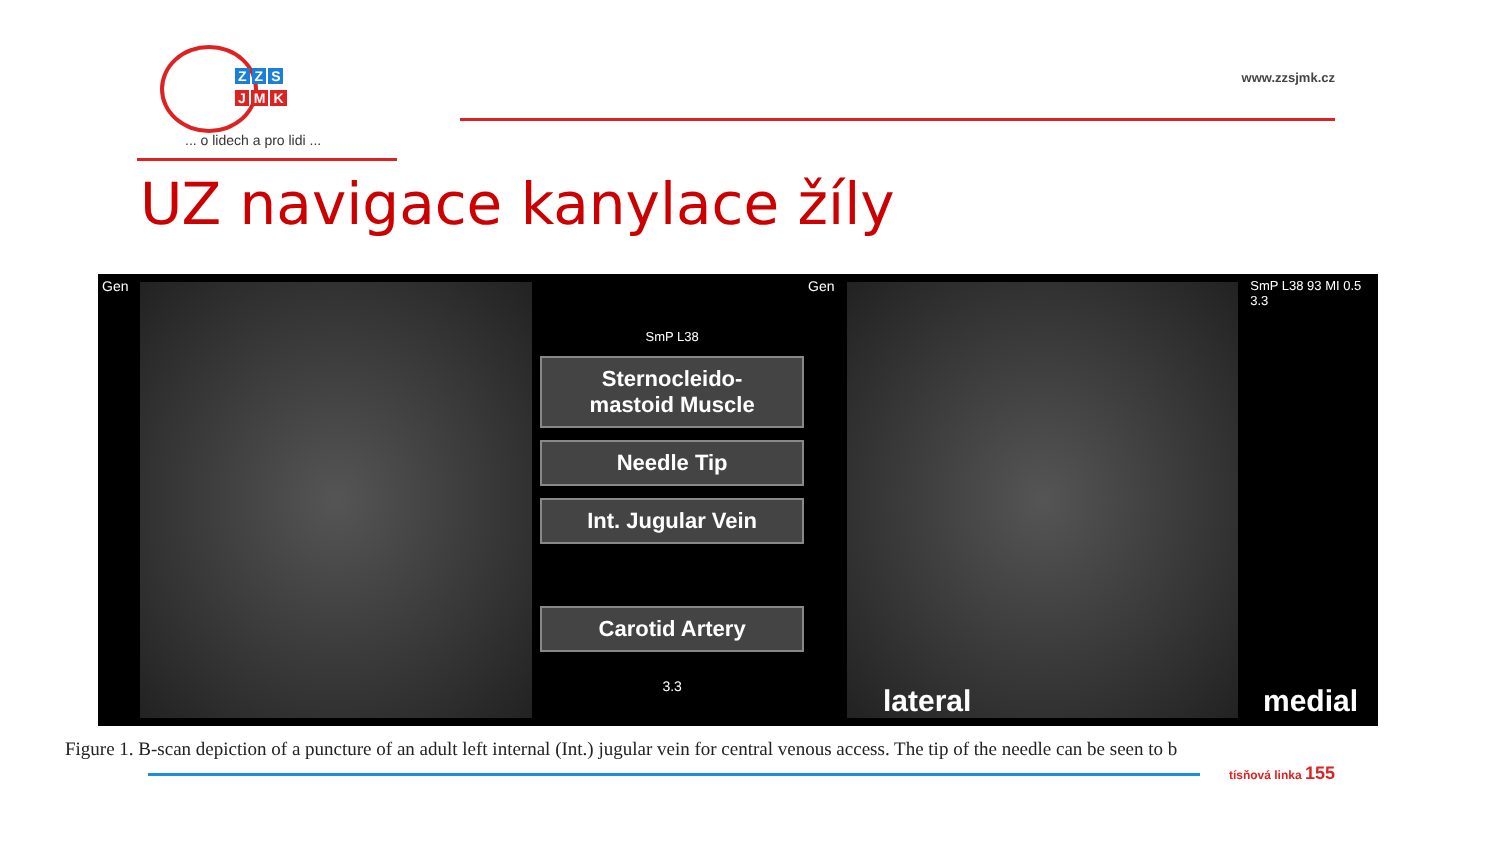Z Z S
J M K
... o lidech a pro lidi ...
www.zzsjmk.cz
UZ navigace kanylace žíly
Gen
SmP L38
Sternocleido-
mastoid Muscle
Needle Tip
Int. Jugular Vein
Carotid Artery
3.3
Gen SmP L38 93 MI 0.5 3.3
lateral medial
Figure 1. B-scan depiction of a puncture of an adult left internal (Int.) jugular vein for central venous access. The tip of the needle can be seen to b
tísňová linka 155